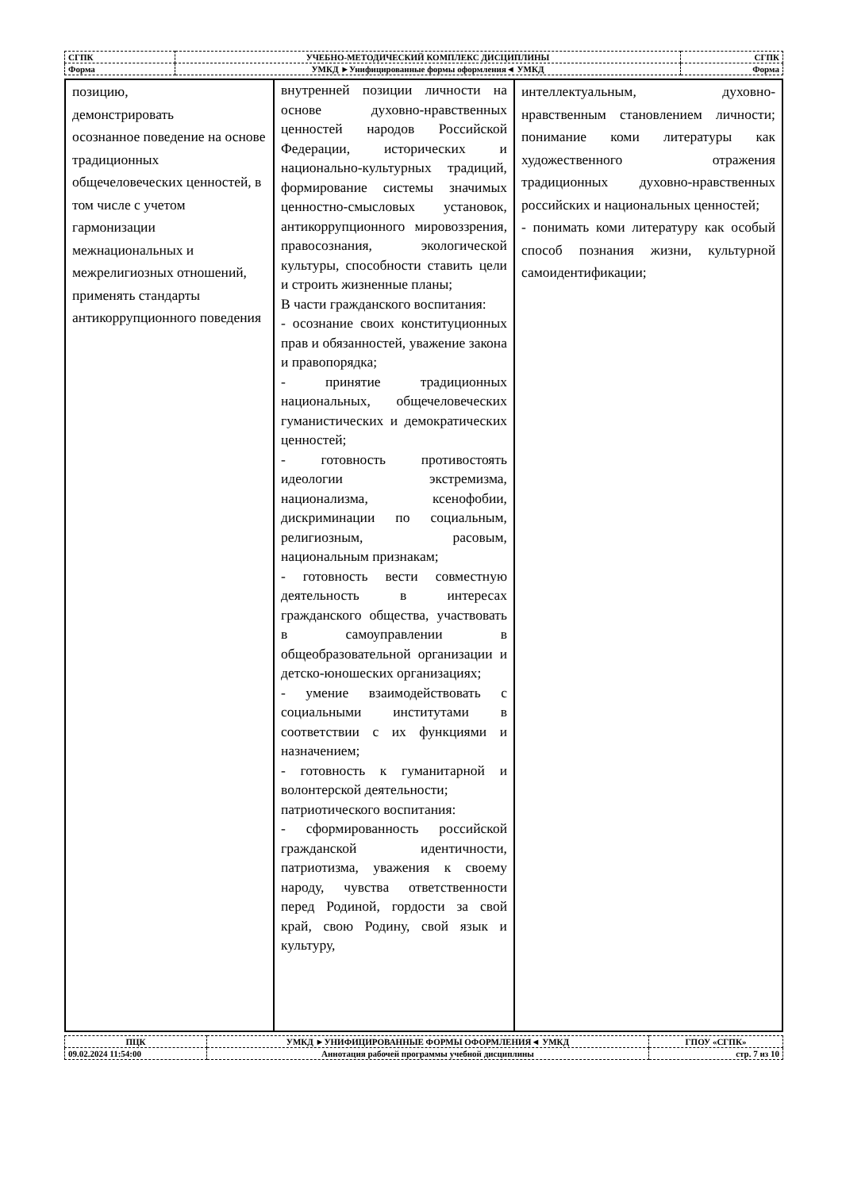| СГПК | УЧЕБНО-МЕТОДИЧЕСКИЙ КОМПЛЕКС ДИСЦИПЛИНЫ | | СГПК |
| Форма | | УМКД ►Унифицированные формы оформления◄ УМКД | Форма |
| позицию, демонстрировать осознанное поведение на основе традиционных общечеловеческих ценностей, в том числе с учетом гармонизации межнациональных и межрелигиозных отношений, применять стандарты антикоррупционного поведения | внутренней позиции личности на основе духовно-нравственных ценностей народов Российской Федерации, исторических и национально-культурных традиций, формирование системы значимых ценностно-смысловых установок, антикоррупционного мировоззрения, правосознания, экологической культуры, способности ставить цели и строить жизненные планы; В части гражданского воспитания: - осознание своих конституционных прав и обязанностей, уважение закона и правопорядка; - принятие традиционных национальных, общечеловеческих гуманистических и демократических ценностей; - готовность противостоять идеологии экстремизма, национализма, ксенофобии, дискриминации по социальным, религиозным, расовым, национальным признакам; - готовность вести совместную деятельность в интересах гражданского общества, участвовать в самоуправлении в общеобразовательной организации и детско-юношеских организациях; - умение взаимодействовать с социальными институтами в соответствии с их функциями и назначением; - готовность к гуманитарной и волонтерской деятельности; патриотического воспитания: - сформированность российской гражданской идентичности, патриотизма, уважения к своему народу, чувства ответственности перед Родиной, гордости за свой край, свою Родину, свой язык и культуру, | интеллектуальным, духовно-нравственным становлением личности; понимание коми литературы как художественного отражения традиционных духовно-нравственных российских и национальных ценностей; - понимать коми литературу как особый способ познания жизни, культурной самоидентификации; |
| ПЦК | УМКД ►УНИФИЦИРОВАННЫЕ ФОРМЫ ОФОРМЛЕНИЯ◄ УМКД | ГПОУ «СГПК» |
| 09.02.2024 11:54:00 | Аннотация рабочей программы учебной дисциплины | стр. 7 из 10 |